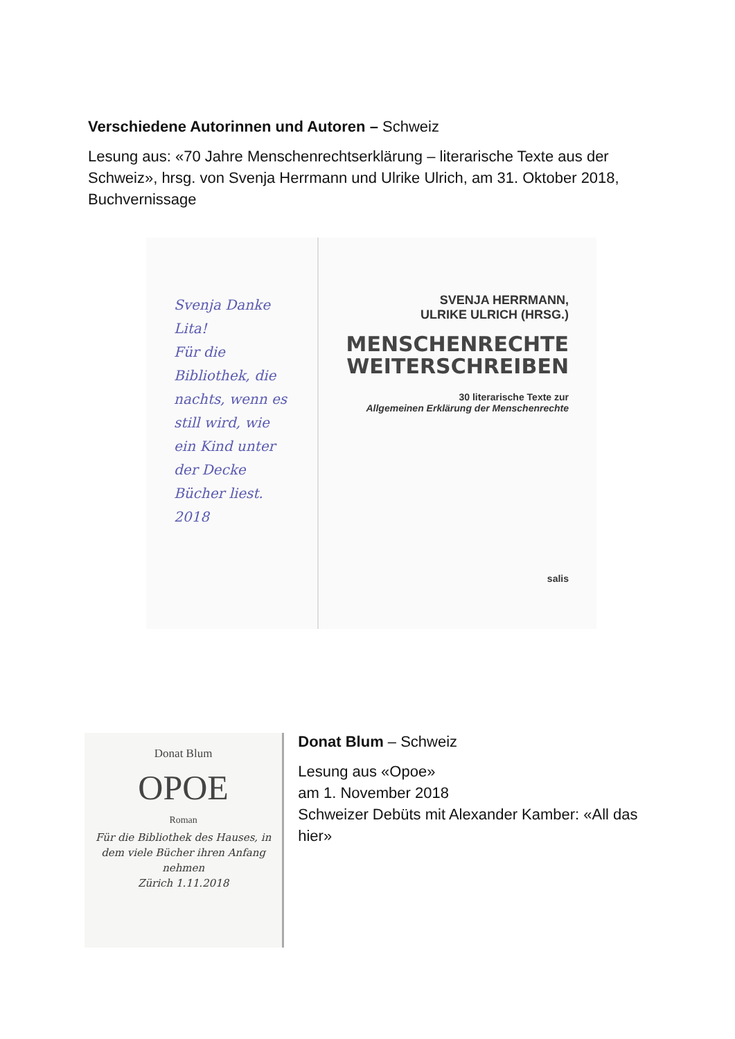Verschiedene Autorinnen und Autoren – Schweiz
Lesung aus: «70 Jahre Menschenrechtserklärung – literarische Texte aus der Schweiz», hrsg. von Svenja Herrmann und Ulrike Ulrich, am 31. Oktober 2018, Buchvernissage
Svenja Danke Lita!
Für die Bibliothek, die nachts, wenn es still wird, wie ein Kind unter der Decke Bücher liest.
2018
SVENJA HERRMANN,
ULRIKE ULRICH (HRSG.)
MENSCHENRECHTE
WEITERSCHREIBEN
30 literarische Texte zur
Allgemeinen Erklärung der Menschenrechte
salis
Donat Blum
OPOE
Roman
Für die Bibliothek des Hauses, in dem viele Bücher ihren Anfang nehmen
Zürich 1.11.2018
Donat Blum – Schweiz
Lesung aus «Opoe»
am 1. November 2018
Schweizer Debüts mit Alexander Kamber: «All das hier»